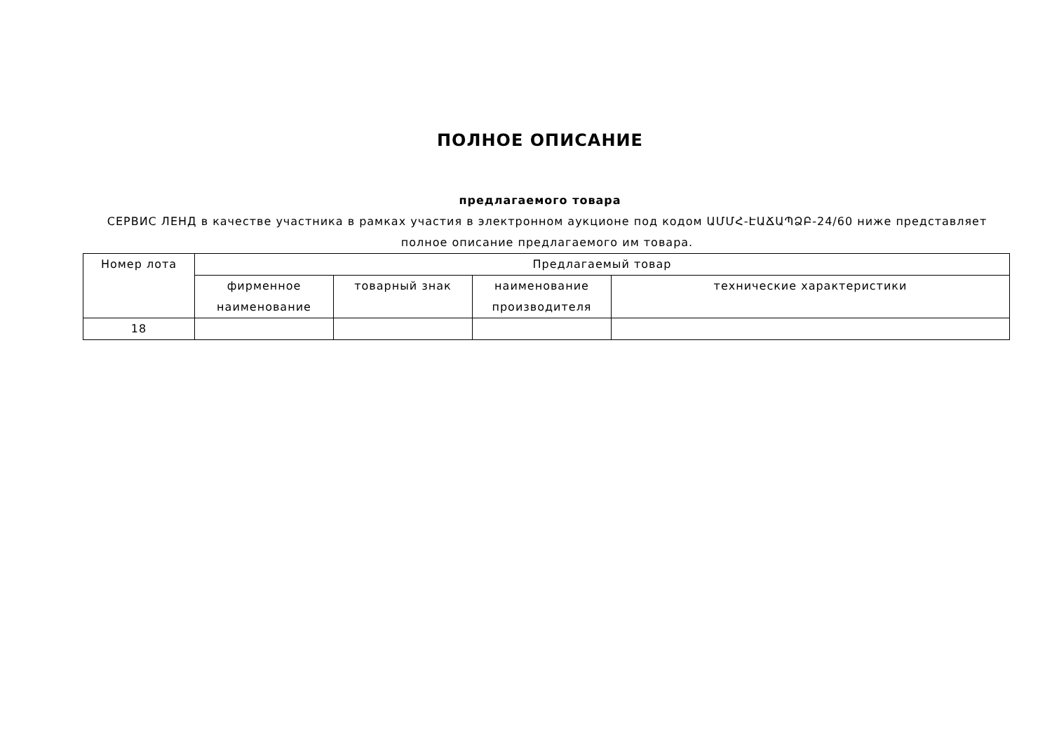ПОЛНОЕ ОПИСАНИЕ
предлагаемого товара
СЕРВИС ЛЕНД в качестве участника в рамках участия в электронном аукционе под кодом ԱՄՄՀ-ԷԱՃԱՊՁԲ-24/60 ниже представляет полное описание предлагаемого им товара.
| Номер лота | Предлагаемый товар | | | |
| --- | --- | --- | --- | --- |
| | фирменное наименование | товарный знак | наименование производителя | технические характеристики |
| 18 | | | | |